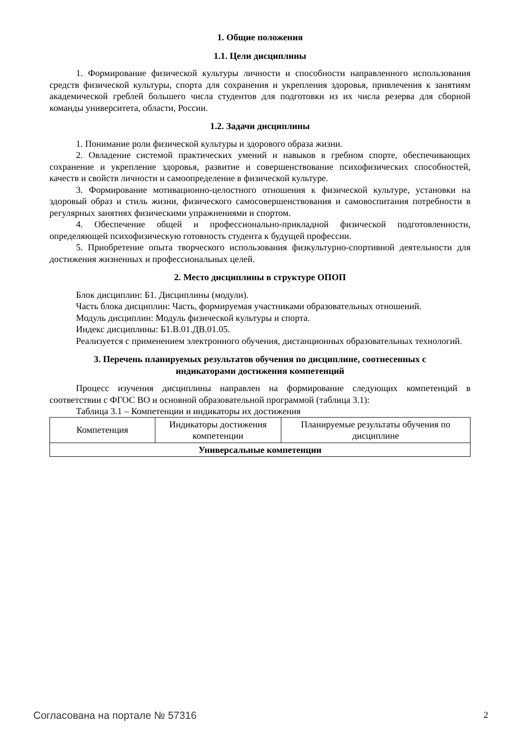1. Общие положения
1.1. Цели дисциплины
1. Формирование физической культуры личности и способности направленного использования средств физической культуры, спорта для сохранения и укрепления здоровья, привлечения к занятиям академической греблей большего числа студентов для подготовки из их числа резерва для сборной команды университета, области, России.
1.2. Задачи дисциплины
1. Понимание роли физической культуры и здорового образа жизни.
2. Овладение системой практических умений и навыков в гребном спорте, обеспечивающих сохранение и укрепление здоровья, развитие и совершенствование психофизических способностей, качеств и свойств личности и самоопределение в физической культуре.
3. Формирование мотивационно-целостного отношения к физической культуре, установки на здоровый образ и стиль жизни, физического самосовершенствования и самовоспитания потребности в регулярных занятиях физическими упражнениями и спортом.
4. Обеспечение общей и профессионально-прикладной физической подготовленности, определяющей психофизическую готовность студента к будущей профессии.
5. Приобретение опыта творческого использования физкультурно-спортивной деятельности для достижения жизненных и профессиональных целей.
2. Место дисциплины в структуре ОПОП
Блок дисциплин: Б1. Дисциплины (модули).
Часть блока дисциплин: Часть, формируемая участниками образовательных отношений.
Модуль дисциплин: Модуль физической культуры и спорта.
Индекс дисциплины: Б1.В.01.ДВ.01.05.
Реализуется с применением электронного обучения, дистанционных образовательных технологий.
3. Перечень планируемых результатов обучения по дисциплине, соотнесенных с
индикаторами достижения компетенций
Процесс изучения дисциплины направлен на формирование следующих компетенций в соответствии с ФГОС ВО и основной образовательной программой (таблица 3.1):
Таблица 3.1 – Компетенции и индикаторы их достижения
| Компетенция | Индикаторы достижения компетенции | Планируемые результаты обучения по дисциплине |
| Универсальные компетенции | | |
Согласована на портале № 57316 2